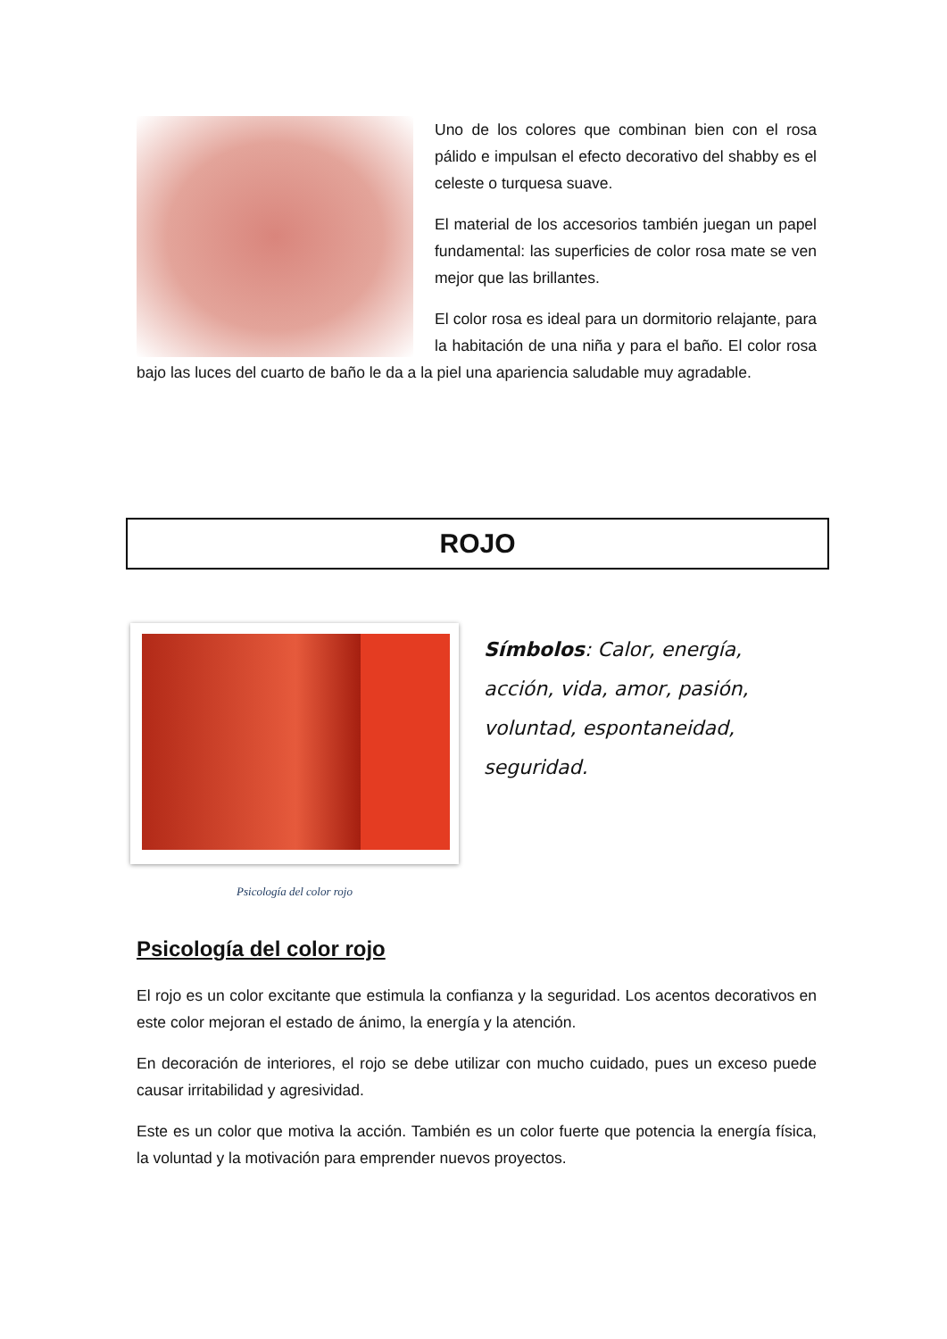Uno de los colores que combinan bien con el rosa pálido e impulsan el efecto decorativo del shabby es el celeste o turquesa suave.
El material de los accesorios también juegan un papel fundamental: las superficies de color rosa mate se ven mejor que las brillantes.
El color rosa es ideal para un dormitorio relajante, para la habitación de una niña y para el baño. El color rosa bajo las luces del cuarto de baño le da a la piel una apariencia saludable muy agradable.
ROJO
Psicología del color rojo
Símbolos: Calor, energía, acción, vida, amor, pasión, voluntad, espontaneidad, seguridad.
Psicología del color rojo
El rojo es un color excitante que estimula la confianza y la seguridad. Los acentos decorativos en este color mejoran el estado de ánimo, la energía y la atención.
En decoración de interiores, el rojo se debe utilizar con mucho cuidado, pues un exceso puede causar irritabilidad y agresividad.
Este es un color que motiva la acción. También es un color fuerte que potencia la energía física, la voluntad y la motivación para emprender nuevos proyectos.